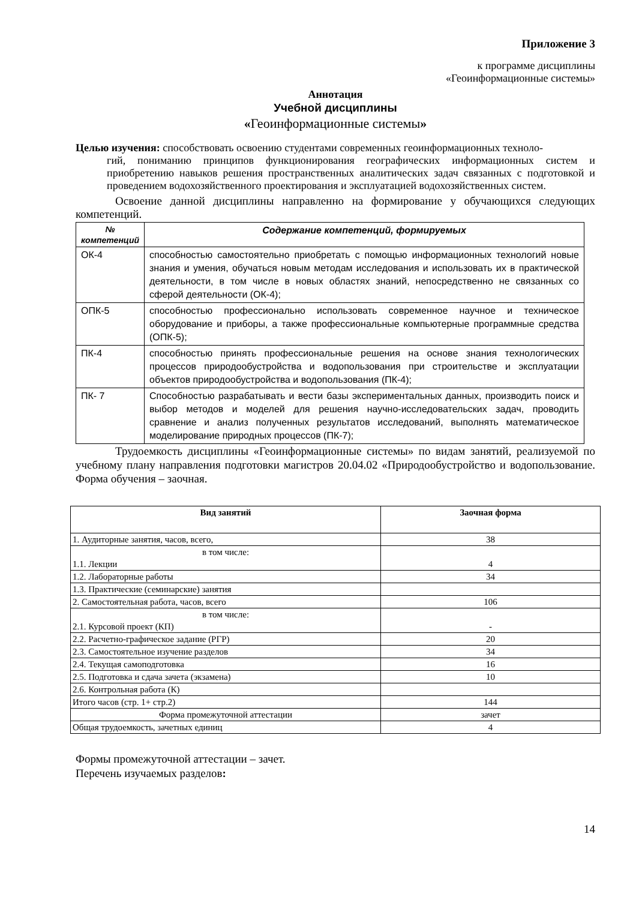Приложение 3
к программе дисциплины
«Геоинформационные системы»
Аннотация
Учебной дисциплины
«Геоинформационные системы»
Целью изучения: способствовать освоению студентами современных геоинформационных техноло-
гий, пониманию принципов функционирования географических информационных систем и приобретению навыков решения пространственных аналитических задач связанных с подготовкой и проведением водохозяйственного проектирования и эксплуатацией водохозяйственных систем.
Освоение данной дисциплины направленно на формирование у обучающихся следующих компетенций.
| № компетенций | Содержание компетенций, формируемых |
| --- | --- |
| ОК-4 | способностью самостоятельно приобретать с помощью информационных технологий новые знания и умения, обучаться новым методам исследования и использовать их в практической деятельности, в том числе в новых областях знаний, непосредственно не связанных со сферой деятельности (ОК-4); |
| ОПК-5 | способностью профессионально использовать современное научное и техническое оборудование и приборы, а также профессиональные компьютерные программные средства (ОПК-5); |
| ПК-4 | способностью принять профессиональные решения на основе знания технологических процессов природообустройства и водопользования при строительстве и эксплуатации объектов природообустройства и водопользования (ПК-4); |
| ПК- 7 | Способностью разрабатывать и вести базы экспериментальных данных, производить поиск и выбор методов и моделей для решения научно-исследовательских задач, проводить сравнение и анализ полученных результатов исследований, выполнять математическое моделирование природных процессов (ПК-7); |
Трудоемкость дисциплины «Геоинформационные системы» по видам занятий, реализуемой по учебному плану направления подготовки магистров 20.04.02 «Природообустройство и водопользование. Форма обучения – заочная.
| Вид занятий | Заочная форма |
| --- | --- |
| 1. Аудиторные занятия, часов, всего, | 38 |
| в том числе: 1.1. Лекции | 4 |
| 1.2. Лабораторные работы | 34 |
| 1.3. Практические (семинарские) занятия | |
| 2. Самостоятельная работа, часов, всего | 106 |
| в том числе: 2.1. Курсовой проект (КП) | - |
| 2.2. Расчетно-графическое задание (РГР) | 20 |
| 2.3. Самостоятельное изучение разделов | 34 |
| 2.4. Текущая самоподготовка | 16 |
| 2.5. Подготовка и сдача зачета (экзамена) | 10 |
| 2.6. Контрольная работа (К) | |
| Итого часов (стр. 1+ стр.2) | 144 |
| Форма промежуточной аттестации | зачет |
| Общая трудоемкость, зачетных единиц | 4 |
Формы промежуточной аттестации – зачет.
Перечень изучаемых разделов:
14